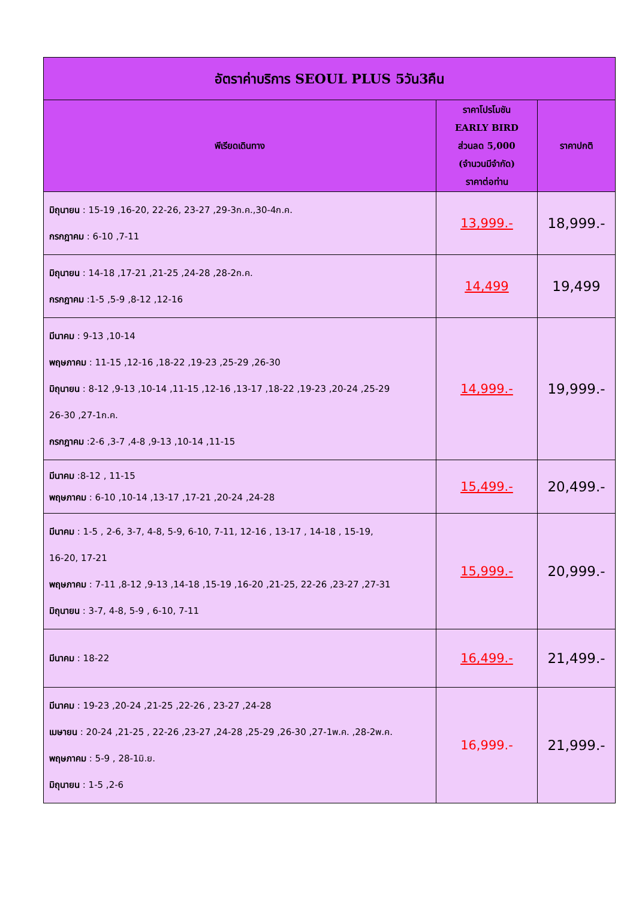| อัตราค่าบริการ SEOUL PLUS 5วัน3คืน | | |
| --- | --- | --- |
| พีเรียดเดินทาง | ราคาโปรโมชัน EARLY BIRD ส่วนลด 5,000 (จำนวนมีจำกัด) ราคาต่อท่าน | ราคาปกติ |
| มิถุนายน : 15-19 ,16-20, 22-26, 23-27 ,29-3ก.ค.,30-4ก.ค. กรกฎาคม : 6-10 ,7-11 | 13,999.- | 18,999.- |
| มิถุนายน : 14-18 ,17-21 ,21-25 ,24-28 ,28-2ก.ค. กรกฎาคม :1-5 ,5-9 ,8-12 ,12-16 | 14,499 | 19,499 |
| มีนาคม : 9-13 ,10-14 พฤษภาคม : 11-15 ,12-16 ,18-22 ,19-23 ,25-29 ,26-30 มิถุนายน : 8-12 ,9-13 ,10-14 ,11-15 ,12-16 ,13-17 ,18-22 ,19-23 ,20-24 ,25-29 26-30 ,27-1ก.ค. กรกฎาคม :2-6 ,3-7 ,4-8 ,9-13 ,10-14 ,11-15 | 14,999.- | 19,999.- |
| มีนาคม :8-12 , 11-15 พฤษภาคม : 6-10 ,10-14 ,13-17 ,17-21 ,20-24 ,24-28 | 15,499.- | 20,499.- |
| มีนาคม : 1-5 , 2-6, 3-7, 4-8, 5-9, 6-10, 7-11, 12-16 , 13-17 , 14-18 , 15-19, 16-20, 17-21 พฤษภาคม : 7-11 ,8-12 ,9-13 ,14-18 ,15-19 ,16-20 ,21-25, 22-26 ,23-27 ,27-31 มิถุนายน : 3-7, 4-8, 5-9 , 6-10, 7-11 | 15,999.- | 20,999.- |
| มีนาคม : 18-22 | 16,499.- | 21,499.- |
| มีนาคม : 19-23 ,20-24 ,21-25 ,22-26 , 23-27 ,24-28 เมษายน : 20-24 ,21-25 , 22-26 ,23-27 ,24-28 ,25-29 ,26-30 ,27-1พ.ค. ,28-2พ.ค. พฤษภาคม : 5-9 , 28-1มิ.ย. มิถุนายน : 1-5 ,2-6 | 16,999.- | 21,999.- |